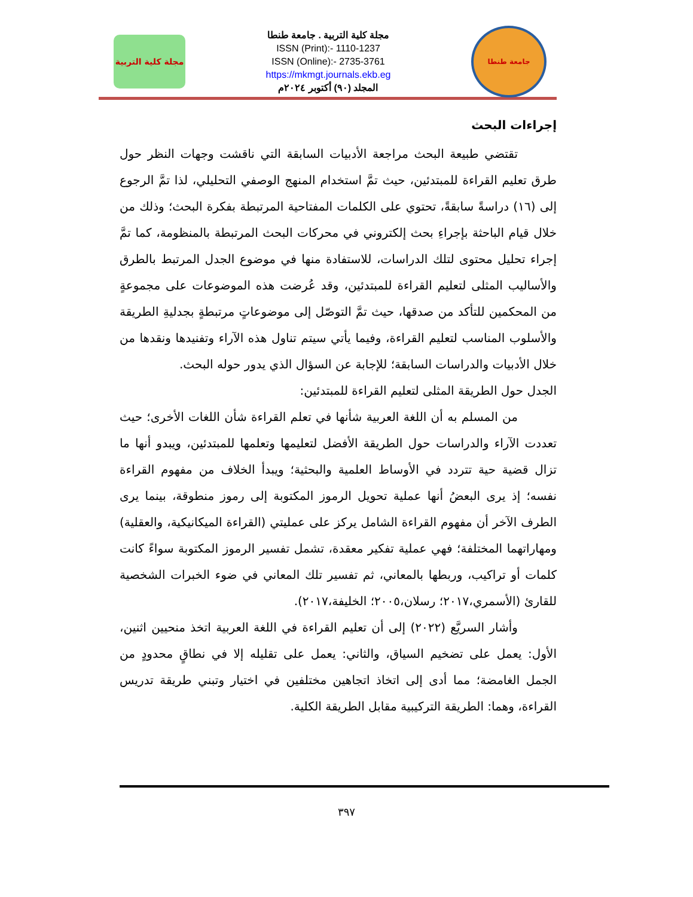مجلة كلية التربية
مجلة كلية التربية . جامعة طنطا
ISSN (Print):- 1110-1237
ISSN (Online):- 2735-3761
https://mkmgt.journals.ekb.eg
المجلد (٩٠) أكتوبر ٢٠٢٤م
جامعة طنطا
إجراءات البحث
تقتضي طبيعة البحث مراجعة الأدبيات السابقة التي ناقشت وجهات النظر حول طرق تعليم القراءة للمبتدئين، حيث تمَّ استخدام المنهج الوصفي التحليلي، لذا تمَّ الرجوع إلى (١٦) دراسةً سابقةً، تحتوي على الكلمات المفتاحية المرتبطة بفكرة البحث؛ وذلك من خلال قيام الباحثة بإجراءِ بحث إلكتروني في محركات البحث المرتبطة بالمنظومة، كما تمَّ إجراء تحليل محتوى لتلك الدراسات، للاستفادة منها في موضوع الجدل المرتبط بالطرق والأساليب المثلى لتعليم القراءة للمبتدئين، وقد عُرضت هذه الموضوعات على مجموعةٍ من المحكمين للتأكد من صدقها، حيث تمَّ التوصّل إلى موضوعاتٍ مرتبطةٍ بجدليةِ الطريقة والأسلوب المناسب لتعليم القراءة، وفيما يأتي سيتم تناول هذه الآراء وتفنيدها ونقدها من خلال الأدبيات والدراسات السابقة؛ للإجابة عن السؤال الذي يدور حوله البحث.
الجدل حول الطريقة المثلى لتعليم القراءة للمبتدئين:
من المسلم به أن اللغة العربية شأنها في تعلم القراءة شأن اللغات الأخرى؛ حيث تعددت الآراء والدراسات حول الطريقة الأفضل لتعليمها وتعلمها للمبتدئين، ويبدو أنها ما تزال قضية حية تتردد في الأوساط العلمية والبحثية؛ ويبدأ الخلاف من مفهوم القراءة نفسه؛ إذ يرى البعضُ أنها عملية تحويل الرموز المكتوبة إلى رموز منطوقة، بينما يرى الطرف الآخر أن مفهوم القراءة الشامل يركز على عمليتي (القراءة الميكانيكية، والعقلية) ومهاراتهما المختلفة؛ فهي عملية تفكير معقدة، تشمل تفسير الرموز المكتوبة سواءً كانت كلمات أو تراكيب، وربطها بالمعاني، ثم تفسير تلك المعاني في ضوء الخبرات الشخصية للقارئ (الأسمري،٢٠١٧؛ رسلان،٢٠٠٥؛ الخليفة،٢٠١٧).
وأشار السريَّع (٢٠٢٢) إلى أن تعليم القراءة في اللغة العربية اتخذ منحيين اثنين، الأول: يعمل على تضخيم السياق، والثاني: يعمل على تقليله إلا في نطاقٍ محدودٍ من الجمل الغامضة؛ مما أدى إلى اتخاذ اتجاهين مختلفين في اختيار وتبني طريقة تدريس القراءة، وهما: الطريقة التركيبية مقابل الطريقة الكلية.
٣٩٧